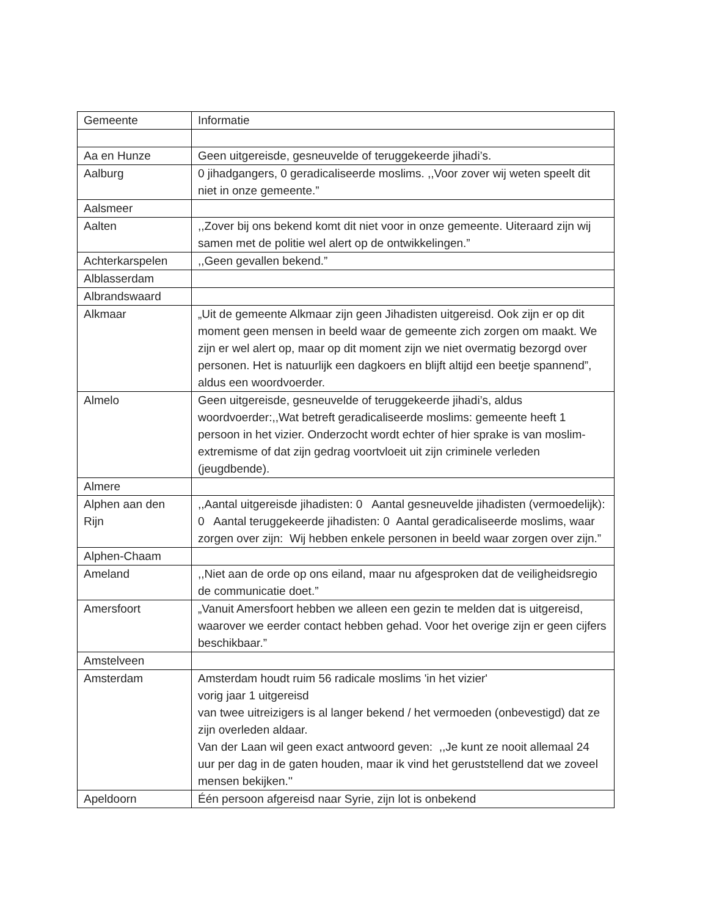| Gemeente | Informatie |
| Aa en Hunze | Geen uitgereisde, gesneuvelde of teruggekeerde jihadi’s. |
| Aalburg | 0 jihadgangers, 0 geradicaliseerde moslims. ,,Voor zover wij weten speelt dit niet in onze gemeente.” |
| Aalsmeer | |
| Aalten | ,,Zover bij ons bekend komt dit niet voor in onze gemeente. Uiteraard zijn wij samen met de politie wel alert op de ontwikkelingen.” |
| Achterkarspelen | ,,Geen gevallen bekend.” |
| Alblasserdam | |
| Albrandswaard | |
| Alkmaar | „Uit de gemeente Alkmaar zijn geen Jihadisten uitgereisd. Ook zijn er op dit moment geen mensen in beeld waar de gemeente zich zorgen om maakt. We zijn er wel alert op, maar op dit moment zijn we niet overmatig bezorgd over personen. Het is natuurlijk een dagkoers en blijft altijd een beetje spannend”, aldus een woordvoerder. |
| Almelo | Geen uitgereisde, gesneuvelde of teruggekeerde jihadi’s, aldus woordvoerder:,,Wat betreft geradicaliseerde moslims: gemeente heeft 1 persoon in het vizier. Onderzocht wordt echter of hier sprake is van moslim-extremisme of dat zijn gedrag voortvloeit uit zijn criminele verleden (jeugdbende). |
| Almere | |
| Alphen aan den Rijn | ,,Aantal uitgereisde jihadisten: 0 Aantal gesneuvelde jihadisten (vermoedelijk): 0 Aantal teruggekeerde jihadisten: 0 Aantal geradicaliseerde moslims, waar zorgen over zijn: Wij hebben enkele personen in beeld waar zorgen over zijn.” |
| Alphen-Chaam | |
| Ameland | ,,Niet aan de orde op ons eiland, maar nu afgesproken dat de veiligheidsregio de communicatie doet.” |
| Amersfoort | „Vanuit Amersfoort hebben we alleen een gezin te melden dat is uitgereisd, waarover we eerder contact hebben gehad. Voor het overige zijn er geen cijfers beschikbaar.” |
| Amstelveen | |
| Amsterdam | Amsterdam houdt ruim 56 radicale moslims 'in het vizier' vorig jaar 1 uitgereisd van twee uitreizigers is al langer bekend / het vermoeden (onbevestigd) dat ze zijn overleden aldaar. Van der Laan wil geen exact antwoord geven: ,,Je kunt ze nooit allemaal 24 uur per dag in de gaten houden, maar ik vind het geruststellend dat we zoveel mensen bekijken.'' |
| Apeldoorn | Één persoon afgereisd naar Syrie, zijn lot is onbekend |